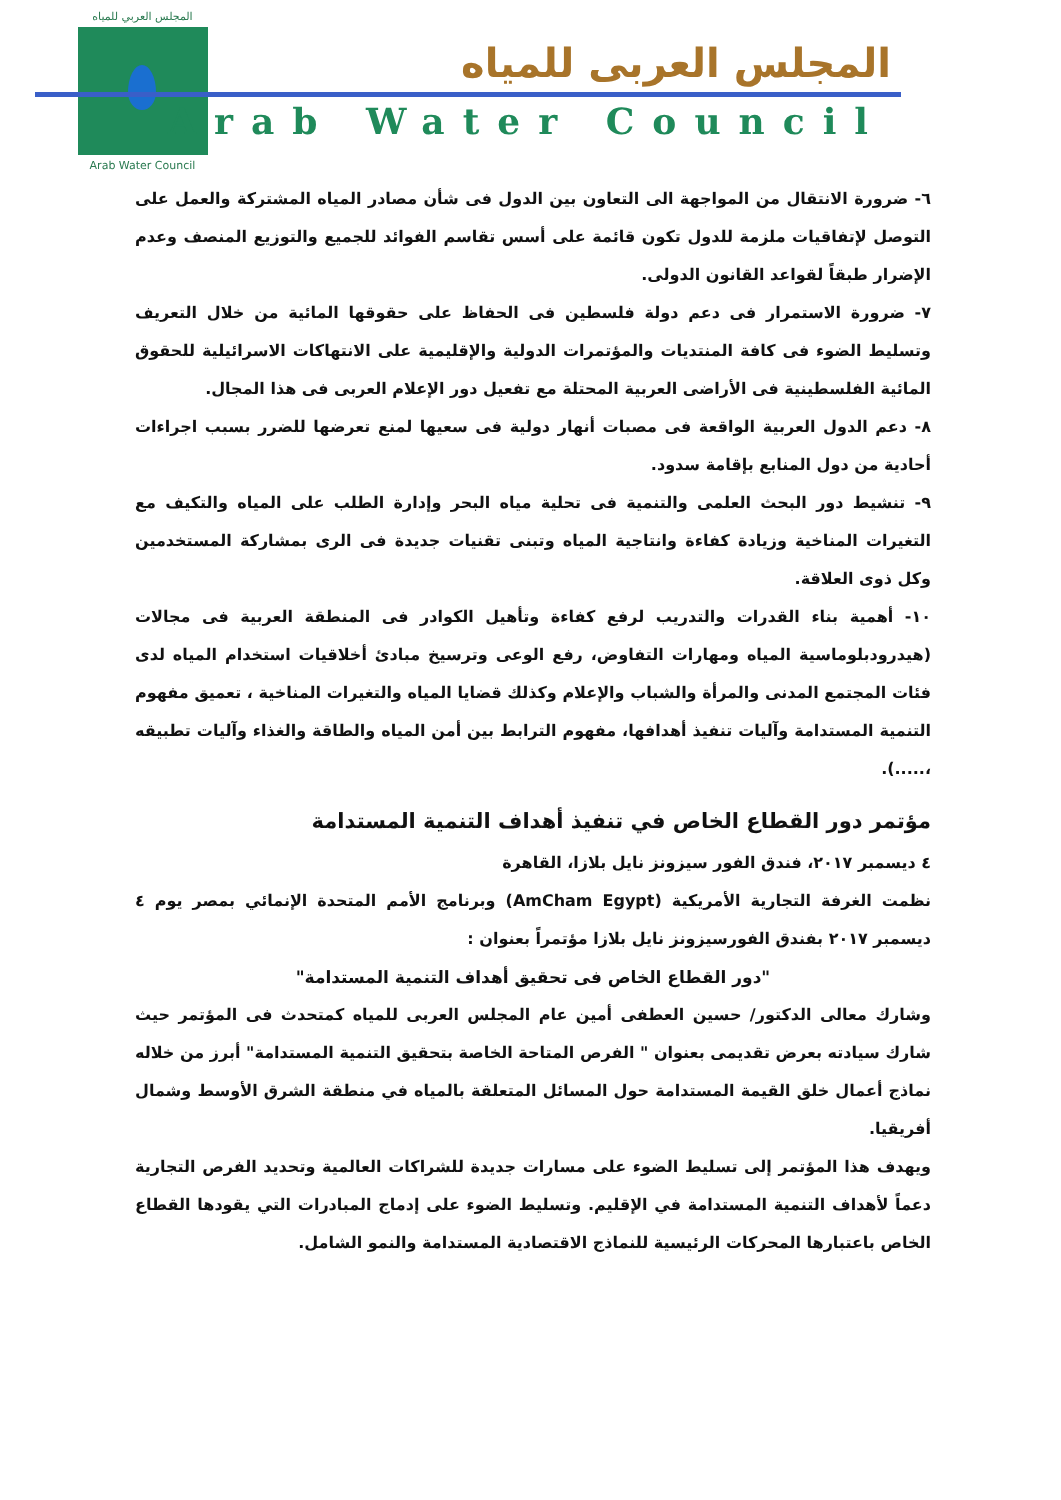المجلس العربي للمياه
Arab Water Council
المجلس العربى للمياه
Arab Water Council
٦- ضرورة الانتقال من المواجهة الى التعاون بين الدول فى شأن مصادر المياه المشتركة والعمل على التوصل لإتفاقيات ملزمة للدول تكون قائمة على أسس تقاسم الفوائد للجميع والتوزيع المنصف وعدم الإضرار طبقاً لقواعد القانون الدولى.
٧- ضرورة الاستمرار فى دعم دولة فلسطين فى الحفاظ على حقوقها المائية من خلال التعريف وتسليط الضوء فى كافة المنتديات والمؤتمرات الدولية والإقليمية على الانتهاكات الاسرائيلية للحقوق المائية الفلسطينية فى الأراضى العربية المحتلة مع تفعيل دور الإعلام العربى فى هذا المجال.
٨- دعم الدول العربية الواقعة فى مصبات أنهار دولية فى سعيها لمنع تعرضها للضرر بسبب اجراءات أحادية من دول المنابع بإقامة سدود.
٩- تنشيط دور البحث العلمى والتنمية فى تحلية مياه البحر وإدارة الطلب على المياه والتكيف مع التغيرات المناخية وزيادة كفاءة وانتاجية المياه وتبنى تقنيات جديدة فى الرى بمشاركة المستخدمين وكل ذوى العلاقة.
١٠- أهمية بناء القدرات والتدريب لرفع كفاءة وتأهيل الكوادر فى المنطقة العربية فى مجالات (هيدرودبلوماسية المياه ومهارات التفاوض، رفع الوعى وترسيخ مبادئ أخلاقيات استخدام المياه لدى فئات المجتمع المدنى والمرأة والشباب والإعلام وكذلك قضايا المياه والتغيرات المناخية ، تعميق مفهوم التنمية المستدامة وآليات تنفيذ أهدافها، مفهوم الترابط بين أمن المياه والطاقة والغذاء وآليات تطبيقه ،.....).
مؤتمر دور القطاع الخاص في تنفيذ أهداف التنمية المستدامة
٤ ديسمبر ٢٠١٧، فندق الفور سيزونز نايل بلازا، القاهرة
نظمت الغرفة التجارية الأمريكية (AmCham Egypt) وبرنامج الأمم المتحدة الإنمائي بمصر يوم ٤ ديسمبر ٢٠١٧ بفندق الفورسيزونز نايل بلازا مؤتمراً بعنوان :
"دور القطاع الخاص فى تحقيق أهداف التنمية المستدامة"
وشارك معالى الدكتور/ حسين العطفى أمين عام المجلس العربى للمياه كمتحدث فى المؤتمر حيث شارك سيادته بعرض تقديمى بعنوان " الفرص المتاحة الخاصة بتحقيق التنمية المستدامة" أبرز من خلاله نماذج أعمال خلق القيمة المستدامة حول المسائل المتعلقة بالمياه في منطقة الشرق الأوسط وشمال أفريقيا.
ويهدف هذا المؤتمر إلى تسليط الضوء على مسارات جديدة للشراكات العالمية وتحديد الفرص التجارية دعماً لأهداف التنمية المستدامة في الإقليم. وتسليط الضوء على إدماج المبادرات التي يقودها القطاع الخاص باعتبارها المحركات الرئيسية للنماذج الاقتصادية المستدامة والنمو الشامل.